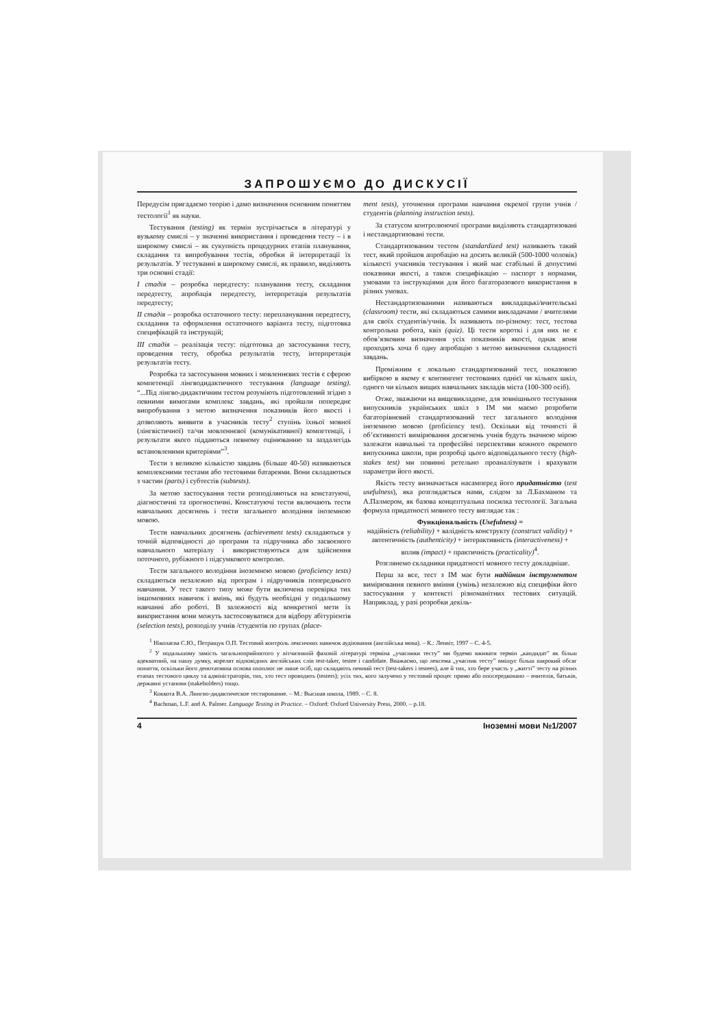ЗАПРОШУЄМО ДО ДИСКУСІЇ
Передусім пригадаємо теорію і дамо визначення основним поняттям тестології<sup>1</sup> як науки.
Тестування (testing) як термін зустрічається в літературі у вузькому смислі – у значенні використання і проведення тесту – і в широкому смислі – як сукупність процедурних етапів планування, складання та випробування тестів, обробки й інтерпретації їх результатів. У тестуванні в широкому смислі, як правило, виділяють три основні стадії:
I стадія – розробка передтесту: планування тесту, складання передтесту, апробація передтесту, інтерпретація результатів передтесту;
II стадія – розробка остаточного тесту: перепланування передтесту, складання та оформлення остаточного варіанта тесту, підготовка специфікацій та інструкцій;
III стадія – реалізація тесту: підготовка до застосування тесту, проведення тесту, обробка результатів тесту, інтерпретація результатів тесту.
Розробка та застосування мовних і мовленнєвих тестів є сферою компетенції лінгводидактичного тестування (language testing). “...Під лінгво-дидактичним тестом розуміють підготовлений згідно з певними вимогами комплекс завдань, які пройшли попереднє випробування з метою визначення показників його якості і дозволяють виявити в учасників тесту<sup>2</sup> ступінь їхньої мовної (лінгвістичної) та/чи мовленнєвої (комунікативної) компетенції, і результати якого піддаються певному оцінюванню за заздалегідь встановленими критеріями”<sup>3</sup>.
Тести з великою кількістю завдань (більше 40-50) називаються комплексними тестами або тестовими батареями. Вони складаються з частин (parts) і субтестів (subtests).
За метою застосування тести розподіляються на констатуючі, діагностичні та прогностичні. Констатуючі тести включають тести навчальних досягнень і тести загального володіння іноземною мовою.
Тести навчальних досягнень (achievement tests) складаються у точній відповідності до програми та підручника або засвоєного навчального матеріалу і використовуються для здійснення поточного, рубіжного і підсумкового контролю.
Тести загального володіння іноземною мовою (proficiency tests) складаються незалежно від програм і підручників попереднього навчання. У тест такого типу може бути включена перевірка тих іншомовних навичок і вмінь, які будуть необхідні у подальшому навчанні або роботі. В залежності від конкретної мети їх використання вони можуть застосовуватися для відбору абітурієнтів (selection tests), розподілу учнів /студентів по групах (place-
ment tests), уточнення програми навчання окремої групи учнів / студентів (planning instruction tests).
За статусом контролюючої програми виділяють стандартизовані і нестандартизовані тести.
Стандартизованим тестом (standardized test) називають такий тест, який пройшов апробацію на досить великій (500-1000 чоловік) кількості учасників тестування і який має стабільні й допустимі показники якості, а також специфікацію – паспорт з нормами, умовами та інструкціями для його багаторазового використання в різних умовах.
Нестандартизованими називаються викладацькі/вчительські (classroom) тести, які складаються самими викладачами / вчителями для своїх студентів/учнів. Їх називають по-різному: тест, тестова контрольна робота, квіз (quiz). Ці тести короткі і для них не є обов’язковим визначення усіх показників якості, однак вони проходять хоча б одну апробацію з метою визначення складності завдань.
Проміжним є локально стандартизований тест, показовою вибіркою в якому є контингент тестованих однієї чи кількох шкіл, одного чи кількох вищих навчальних закладів міста (100-300 осіб).
Отже, зважаючи на вищевикладене, для зовнішнього тестування випускників українських шкіл з ІМ ми маємо розробити багаторівневий стандартизований тест загального володіння іноземною мовою (proficiency test). Оскільки від точності й об’єктивності вимірювання досягнень учнів будуть значною мірою залежати навчальні та професійні перспективи кожного окремого випускника школи, при розробці цього відповідального тесту (high-stakes test) ми повинні ретельно проаналізувати і врахувати параметри його якості.
Якість тесту визначається насамперед його придатністю (test usefulness), яка розглядається нами, слідом за Л.Бахманом та А.Палмером, як базова концептуальна посилка тестології. Загальна формула придатності мовного тесту виглядає так :
Функціональність (Usefulness) =
надійність (reliability) + валідність конструкту (construct validity) + автентичність (authenticity) + інтерактивність (interactiveness) + вплив (impact) + практичність (practicality)<sup>4</sup>.
Розглянемо складники придатності мовного тесту докладніше.
Перш за все, тест з ІМ має бути надійним інструментом вимірювання певного вміння (умінь) незалежно від специфіки його застосування у контексті різноманітних тестових ситуацій. Наприклад, у разі розробки декіль-
<sup>1</sup> Ніколаєва С.Ю., Петращук О.П. Тестовий контроль лексичних навичок аудіювання (англійська мова). – К.: Ленвіт, 1997 – С. 4-5.
<sup>2</sup> У подальшому замість загальноприйнятого у вітчизняній фаховій літературі терміна „учасники тесту” ми будемо вживати термін „кандидат” як більш адекватний, на нашу думку, корелят відповідних англійських слів test-taker, testee і candidate. Вважаємо, що лексема „учасник тесту” вміщує більш широкий обсяг поняття, оскільки його денотативна основа охоплює не лише осіб, що складають певний тест (test-takers і testees), але й тих, хто бере участь у „житті” тесту на різних етапах тестового циклу та адміністраторів, тих, хто тест проводить (testers); усіх тих, кого залучено у тестовий процес прямо або опосередковано – вчителів, батьків, державні установи (stakeholders) тощо.
<sup>3</sup> Коккота В.А. Лингво-дидактическое тестирование. – М.: Высшая школа, 1989. – С. 8.
<sup>4</sup> Bachman, L.F. and A. Palmer. Language Testing in Practice. – Oxford: Oxford University Press, 2000. – p.18.
4 Іноземні мови №1/2007